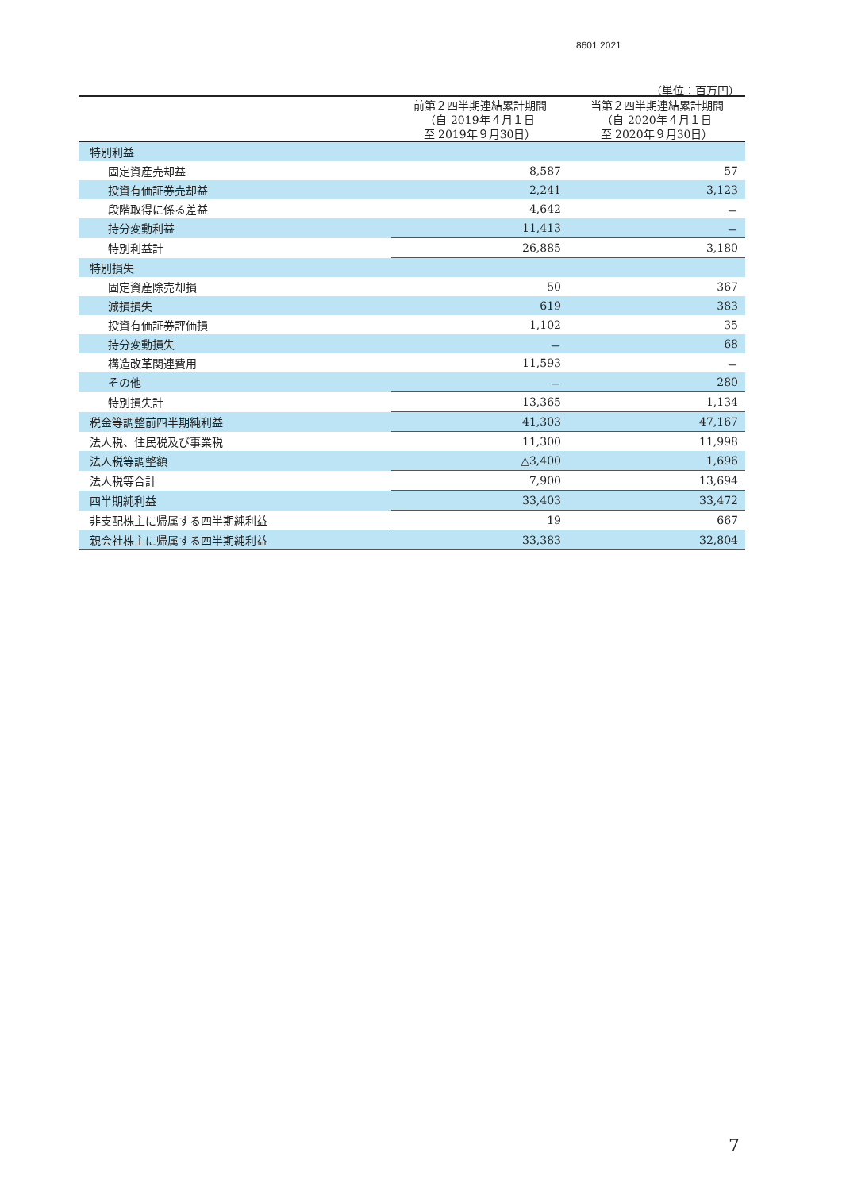8601 2021
（単位：百万円）
| | 前第２四半期連結累計期間 （自 2019年４月１日 至 2019年９月30日） | 当第２四半期連結累計期間 （自 2020年４月１日 至 2020年９月30日） |
| --- | --- | --- |
| 特別利益 | | |
| 固定資産売却益 | 8,587 | 57 |
| 投資有価証券売却益 | 2,241 | 3,123 |
| 段階取得に係る差益 | 4,642 | － |
| 持分変動利益 | 11,413 | － |
| 特別利益計 | 26,885 | 3,180 |
| 特別損失 | | |
| 固定資産除売却損 | 50 | 367 |
| 減損損失 | 619 | 383 |
| 投資有価証券評価損 | 1,102 | 35 |
| 持分変動損失 | － | 68 |
| 構造改革関連費用 | 11,593 | － |
| その他 | － | 280 |
| 特別損失計 | 13,365 | 1,134 |
| 税金等調整前四半期純利益 | 41,303 | 47,167 |
| 法人税、住民税及び事業税 | 11,300 | 11,998 |
| 法人税等調整額 | △3,400 | 1,696 |
| 法人税等合計 | 7,900 | 13,694 |
| 四半期純利益 | 33,403 | 33,472 |
| 非支配株主に帰属する四半期純利益 | 19 | 667 |
| 親会社株主に帰属する四半期純利益 | 33,383 | 32,804 |
7